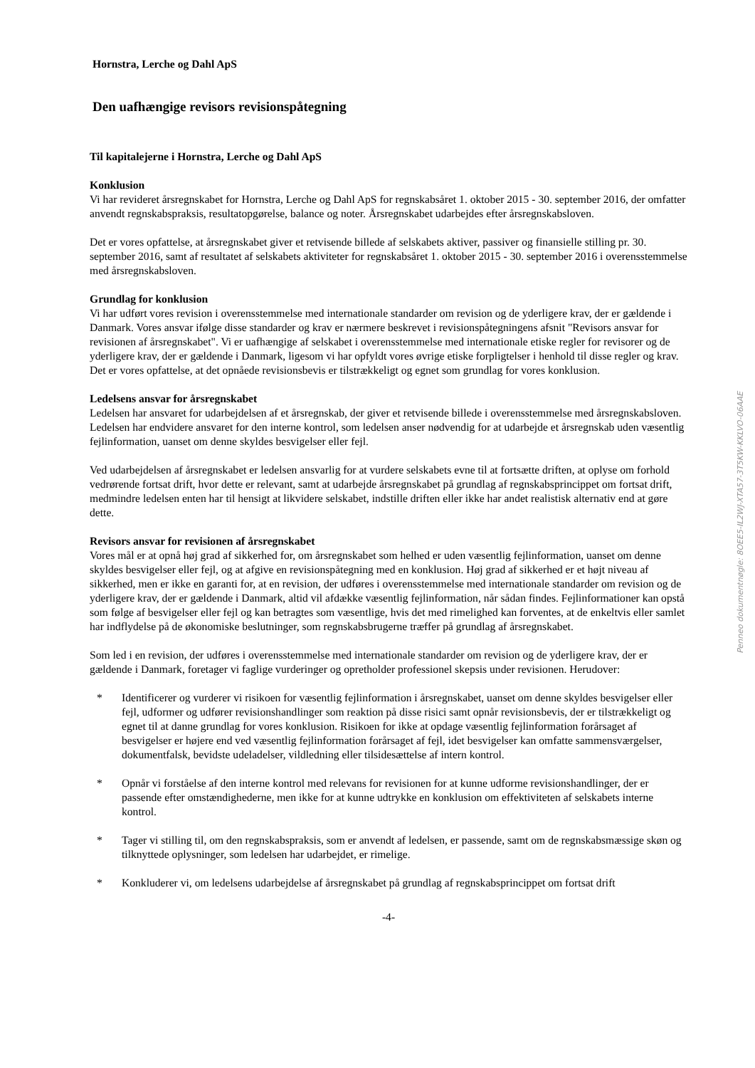Hornstra, Lerche og Dahl ApS
Den uafhængige revisors revisionspåtegning
Til kapitalejerne i Hornstra, Lerche og Dahl ApS
Konklusion
Vi har revideret årsregnskabet for Hornstra, Lerche og Dahl ApS for regnskabsåret 1. oktober 2015 - 30. september 2016, der omfatter anvendt regnskabspraksis, resultatopgørelse, balance og noter. Årsregnskabet udarbejdes efter årsregnskabsloven.
Det er vores opfattelse, at årsregnskabet giver et retvisende billede af selskabets aktiver, passiver og finansielle stilling pr. 30. september 2016, samt af resultatet af selskabets aktiviteter for regnskabsåret 1. oktober 2015 - 30. september 2016 i overensstemmelse med årsregnskabsloven.
Grundlag for konklusion
Vi har udført vores revision i overensstemmelse med internationale standarder om revision og de yderligere krav, der er gældende i Danmark. Vores ansvar ifølge disse standarder og krav er nærmere beskrevet i revisionspåtegningens afsnit "Revisors ansvar for revisionen af årsregnskabet". Vi er uafhængige af selskabet i overensstemmelse med internationale etiske regler for revisorer og de yderligere krav, der er gældende i Danmark, ligesom vi har opfyldt vores øvrige etiske forpligtelser i henhold til disse regler og krav. Det er vores opfattelse, at det opnåede revisionsbevis er tilstrækkeligt og egnet som grundlag for vores konklusion.
Ledelsens ansvar for årsregnskabet
Ledelsen har ansvaret for udarbejdelsen af et årsregnskab, der giver et retvisende billede i overensstemmelse med årsregnskabsloven. Ledelsen har endvidere ansvaret for den interne kontrol, som ledelsen anser nødvendig for at udarbejde et årsregnskab uden væsentlig fejlinformation, uanset om denne skyldes besvigelser eller fejl.
Ved udarbejdelsen af årsregnskabet er ledelsen ansvarlig for at vurdere selskabets evne til at fortsætte driften, at oplyse om forhold vedrørende fortsat drift, hvor dette er relevant, samt at udarbejde årsregnskabet på grundlag af regnskabsprincippet om fortsat drift, medmindre ledelsen enten har til hensigt at likvidere selskabet, indstille driften eller ikke har andet realistisk alternativ end at gøre dette.
Revisors ansvar for revisionen af årsregnskabet
Vores mål er at opnå høj grad af sikkerhed for, om årsregnskabet som helhed er uden væsentlig fejlinformation, uanset om denne skyldes besvigelser eller fejl, og at afgive en revisionspåtegning med en konklusion. Høj grad af sikkerhed er et højt niveau af sikkerhed, men er ikke en garanti for, at en revision, der udføres i overensstemmelse med internationale standarder om revision og de yderligere krav, der er gældende i Danmark, altid vil afdække væsentlig fejlinformation, når sådan findes. Fejlinformationer kan opstå som følge af besvigelser eller fejl og kan betragtes som væsentlige, hvis det med rimelighed kan forventes, at de enkeltvis eller samlet har indflydelse på de økonomiske beslutninger, som regnskabsbrugerne træffer på grundlag af årsregnskabet.
Som led i en revision, der udføres i overensstemmelse med internationale standarder om revision og de yderligere krav, der er gældende i Danmark, foretager vi faglige vurderinger og opretholder professionel skepsis under revisionen. Herudover:
* Identificerer og vurderer vi risikoen for væsentlig fejlinformation i årsregnskabet, uanset om denne skyldes besvigelser eller fejl, udformer og udfører revisionshandlinger som reaktion på disse risici samt opnår revisionsbevis, der er tilstrækkeligt og egnet til at danne grundlag for vores konklusion. Risikoen for ikke at opdage væsentlig fejlinformation forårsaget af besvigelser er højere end ved væsentlig fejlinformation forårsaget af fejl, idet besvigelser kan omfatte sammensværgelser, dokumentfalsk, bevidste udeladelser, vildledning eller tilsidesættelse af intern kontrol.
* Opnår vi forståelse af den interne kontrol med relevans for revisionen for at kunne udforme revisionshandlinger, der er passende efter omstændighederne, men ikke for at kunne udtrykke en konklusion om effektiviteten af selskabets interne kontrol.
* Tager vi stilling til, om den regnskabspraksis, som er anvendt af ledelsen, er passende, samt om de regnskabsmæssige skøn og tilknyttede oplysninger, som ledelsen har udarbejdet, er rimelige.
* Konkluderer vi, om ledelsens udarbejdelse af årsregnskabet på grundlag af regnskabsprincippet om fortsat drift
-4-
Penneo dokumentnøgle: 8OEE5-IL2WJ-XTA57-3T5KW-KKLVO-06AAE